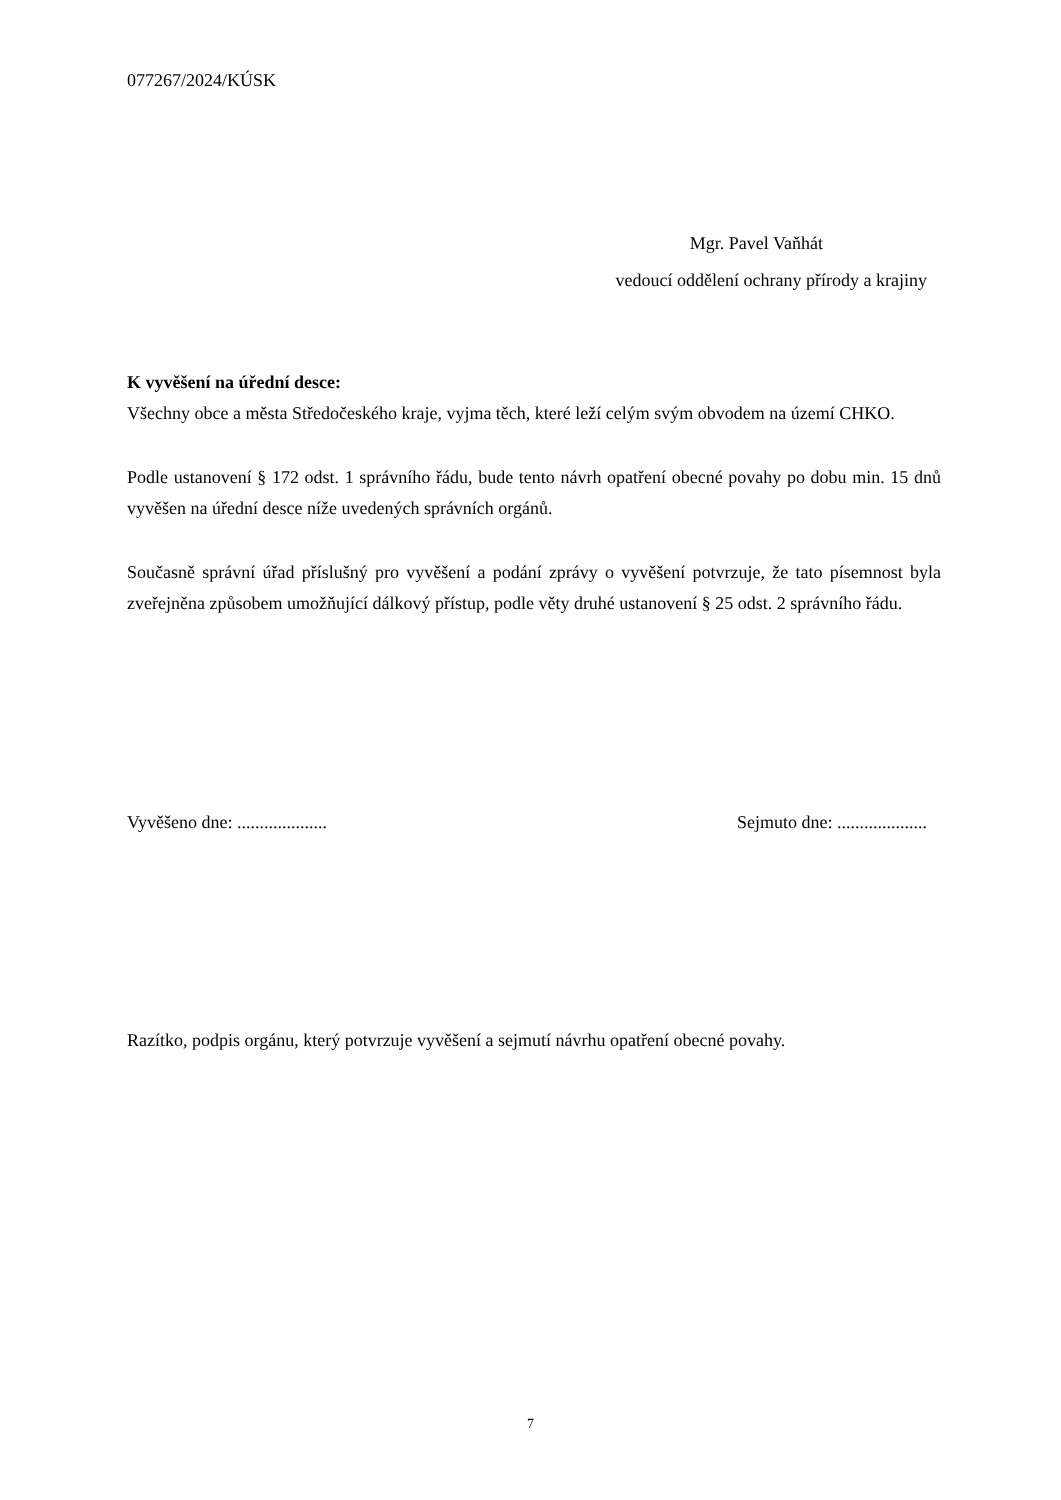077267/2024/KÚSK
Mgr. Pavel Vaňhát
vedoucí oddělení ochrany přírody a krajiny
K vyvěšení na úřední desce:
Všechny obce a města Středočeského kraje, vyjma těch, které leží celým svým obvodem na území CHKO.
Podle ustanovení § 172 odst. 1 správního řádu, bude tento návrh opatření obecné povahy po dobu min. 15 dnů vyvěšen na úřední desce níže uvedených správních orgánů.
Současně správní úřad příslušný pro vyvěšení a podání zprávy o vyvěšení potvrzuje, že tato písemnost byla zveřejněna způsobem umožňující dálkový přístup, podle věty druhé ustanovení § 25 odst. 2 správního řádu.
Vyvěšeno dne: .................... Sejmuto dne: ....................
Razítko, podpis orgánu, který potvrzuje vyvěšení a sejmutí návrhu opatření obecné povahy.
7